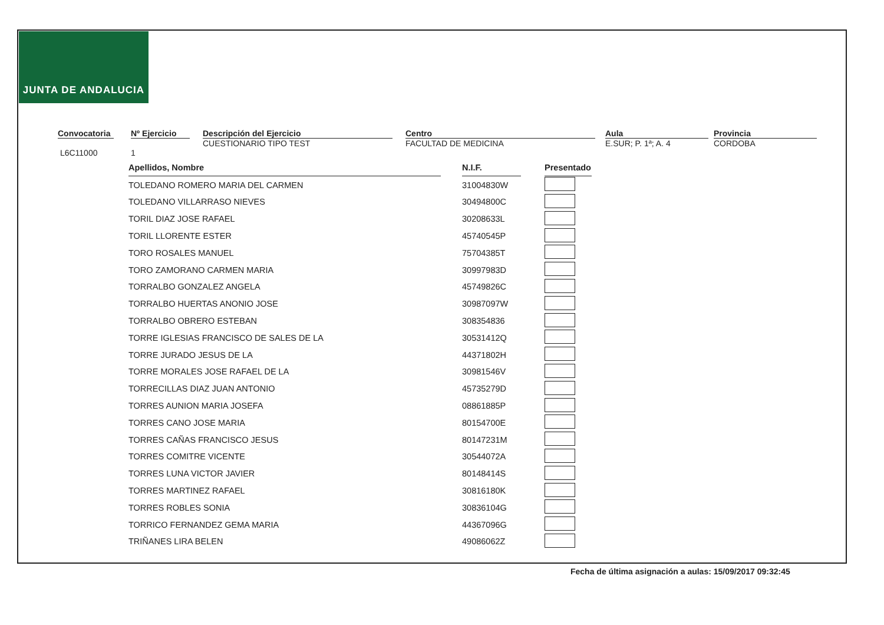JUNTA DE ANDALUCIA
Convocatoria
L6C11000
Nº Ejercicio
1
Descripción del Ejercicio
CUESTIONARIO TIPO TEST
Centro
FACULTAD DE MEDICINA
Aula
E.SUR; P. 1ª; A. 4
Provincia
CORDOBA
| Apellidos, Nombre | | N.I.F. | | Presentado |
| TOLEDANO ROMERO MARIA DEL CARMEN | | 31004830W | | |
| TOLEDANO VILLARRASO NIEVES | | 30494800C | | |
| TORIL DIAZ JOSE RAFAEL | | 30208633L | | |
| TORIL LLORENTE ESTER | | 45740545P | | |
| TORO ROSALES MANUEL | | 75704385T | | |
| TORO ZAMORANO CARMEN MARIA | | 30997983D | | |
| TORRALBO GONZALEZ ANGELA | | 45749826C | | |
| TORRALBO HUERTAS ANONIO JOSE | | 30987097W | | |
| TORRALBO OBRERO ESTEBAN | | 308354836 | | |
| TORRE IGLESIAS FRANCISCO DE SALES DE LA | | 30531412Q | | |
| TORRE JURADO JESUS DE LA | | 44371802H | | |
| TORRE MORALES JOSE RAFAEL DE LA | | 30981546V | | |
| TORRECILLAS DIAZ JUAN ANTONIO | | 45735279D | | |
| TORRES AUNION MARIA JOSEFA | | 08861885P | | |
| TORRES CANO JOSE MARIA | | 80154700E | | |
| TORRES CAÑAS FRANCISCO JESUS | | 80147231M | | |
| TORRES COMITRE VICENTE | | 30544072A | | |
| TORRES LUNA VICTOR JAVIER | | 80148414S | | |
| TORRES MARTINEZ RAFAEL | | 30816180K | | |
| TORRES ROBLES SONIA | | 30836104G | | |
| TORRICO FERNANDEZ GEMA MARIA | | 44367096G | | |
| TRIÑANES LIRA BELEN | | 49086062Z | | |
Fecha de última asignación a aulas: 15/09/2017 09:32:45